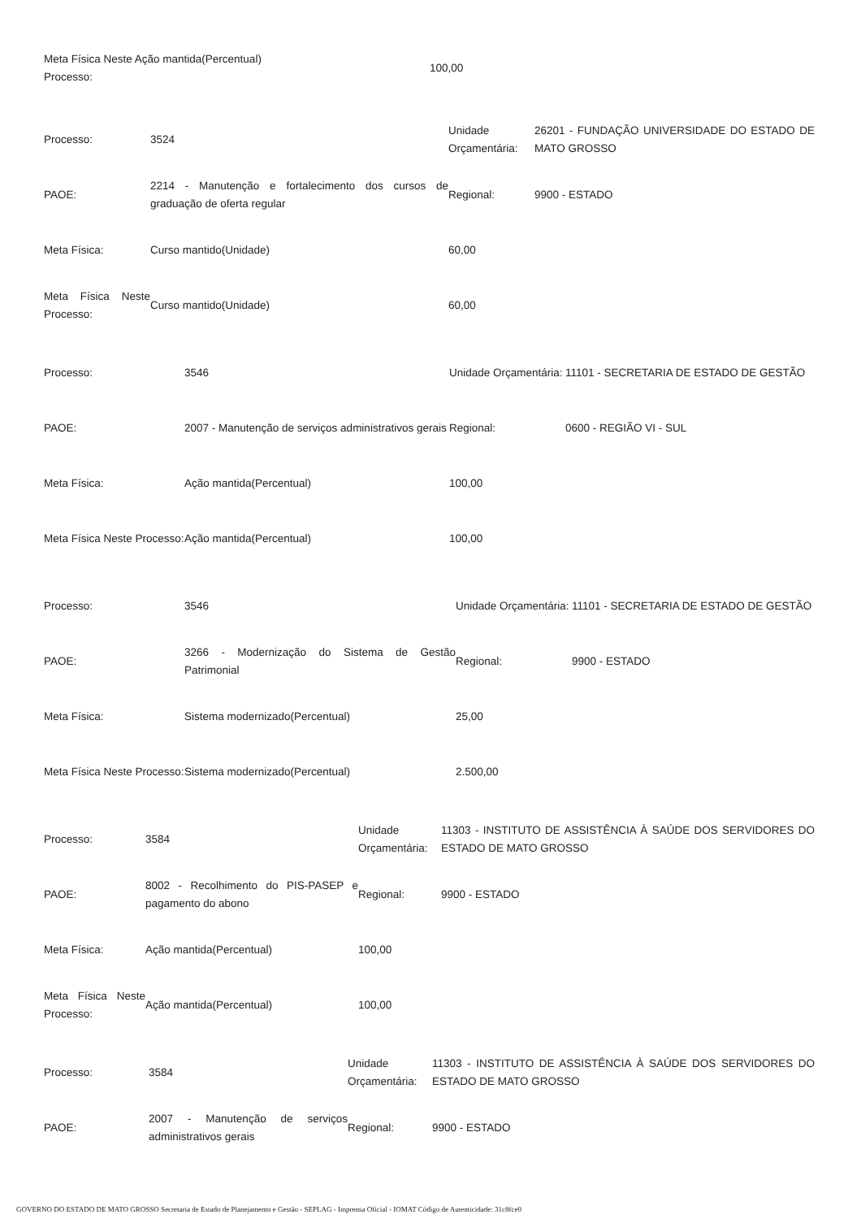| Meta Física Neste Ação mantida(Percentual) Processo: | 100,00 |
| Processo: | 3524 | Unidade Orçamentária: | 26201 - FUNDAÇÃO UNIVERSIDADE DO ESTADO DE MATO GROSSO |
| PAOE: | 2214 - Manutenção e fortalecimento dos cursos de graduação de oferta regular | Regional: | 9900 - ESTADO |
| Meta Física: | Curso mantido(Unidade) | 60,00 | |
| Meta Física Neste Processo: | Curso mantido(Unidade) | 60,00 | |
| Processo: | 3546 | Unidade Orçamentária: | 11101 - SECRETARIA DE ESTADO DE GESTÃO |
| PAOE: | 2007 - Manutenção de serviços administrativos gerais | Regional: | 0600 - REGIÃO VI - SUL |
| Meta Física: | Ação mantida(Percentual) | 100,00 | |
| Meta Física Neste Processo: | Ação mantida(Percentual) | 100,00 | |
| Processo: | 3546 | Unidade Orçamentária: | 11101 - SECRETARIA DE ESTADO DE GESTÃO |
| PAOE: | 3266 - Modernização do Sistema de Gestão Patrimonial | Regional: | 9900 - ESTADO |
| Meta Física: | Sistema modernizado(Percentual) | 25,00 | |
| Meta Física Neste Processo: | Sistema modernizado(Percentual) | 2.500,00 | |
| Processo: | 3584 | Unidade Orçamentária: | 11303 - INSTITUTO DE ASSISTÊNCIA À SAÚDE DOS SERVIDORES DO ESTADO DE MATO GROSSO |
| PAOE: | 8002 - Recolhimento do PIS-PASEP e pagamento do abono | Regional: | 9900 - ESTADO |
| Meta Física: | Ação mantida(Percentual) | 100,00 | |
| Meta Física Neste Processo: | Ação mantida(Percentual) | 100,00 | |
| Processo: | 3584 | Unidade Orçamentária: | 11303 - INSTITUTO DE ASSISTÊNCIA À SAÚDE DOS SERVIDORES DO ESTADO DE MATO GROSSO |
| PAOE: | 2007 - Manutenção de serviços administrativos gerais | Regional: | 9900 - ESTADO |
GOVERNO DO ESTADO DE MATO GROSSO Secretaria de Estado de Planejamento e Gestão - SEPLAG - Imprensa Oficial - IOMAT Código de Autenticidade: 31c8fce0